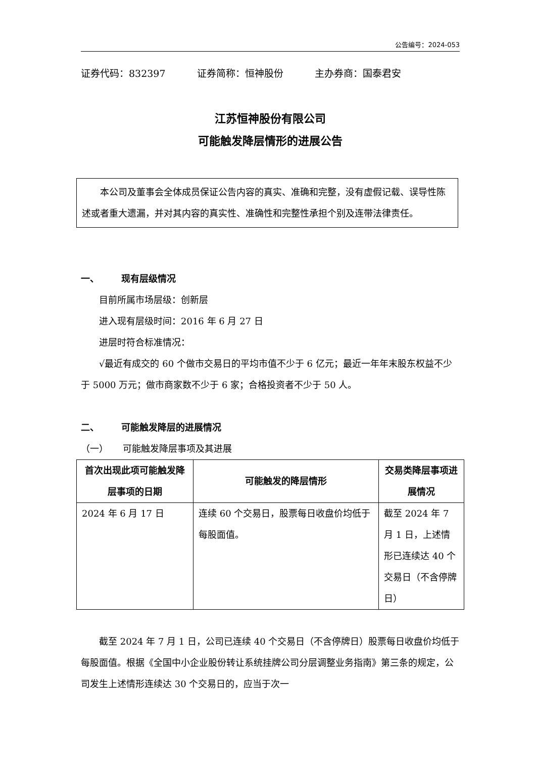公告编号：2024-053
证券代码：832397 证券简称：恒神股份 主办券商：国泰君安
江苏恒神股份有限公司
可能触发降层情形的进展公告
本公司及董事会全体成员保证公告内容的真实、准确和完整，没有虚假记载、误导性陈述或者重大遗漏，并对其内容的真实性、准确性和完整性承担个别及连带法律责任。
一、 现有层级情况
目前所属市场层级：创新层
进入现有层级时间：2016 年 6 月 27 日
进层时符合标准情况：
√最近有成交的 60 个做市交易日的平均市值不少于 6 亿元；最近一年年末股东权益不少于 5000 万元；做市商家数不少于 6 家；合格投资者不少于 50 人。
二、 可能触发降层的进展情况
（一） 可能触发降层事项及其进展
| 首次出现此项可能触发降层事项的日期 | 可能触发的降层情形 | 交易类降层事项进展情况 |
| --- | --- | --- |
| 2024 年 6 月 17 日 | 连续 60 个交易日，股票每日收盘价均低于每股面值。 | 截至 2024 年 7 月 1 日，上述情形已连续达 40 个交易日（不含停牌日） |
截至 2024 年 7 月 1 日，公司已连续 40 个交易日（不含停牌日）股票每日收盘价均低于每股面值。根据《全国中小企业股份转让系统挂牌公司分层调整业务指南》第三条的规定，公司发生上述情形连续达 30 个交易日的，应当于次一